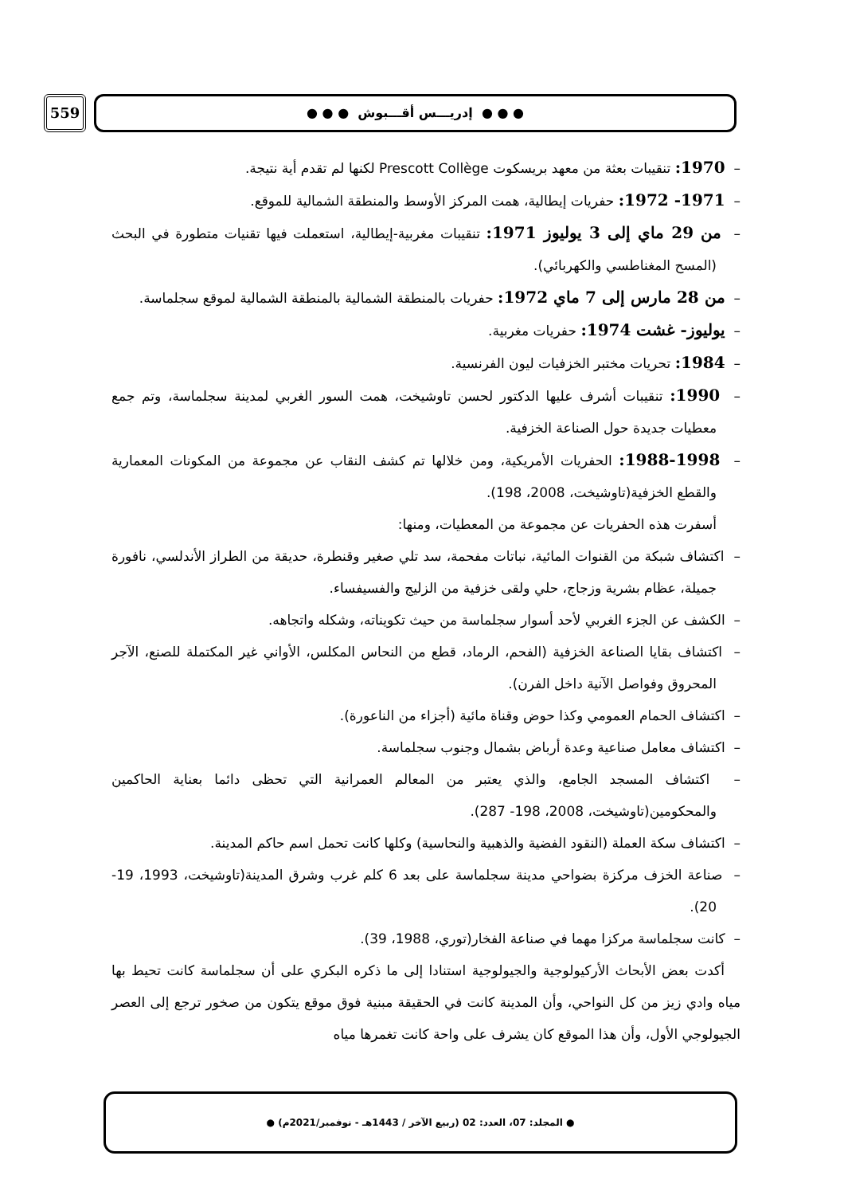559
● ● ● إدريـــس أقـــبوش ● ● ●
– 1970: تنقيبات بعثة من معهد بريسكوت Prescott Collège لكنها لم تقدم أية نتيجة.
– 1971- 1972: حفريات إيطالية، همت المركز الأوسط والمنطقة الشمالية للموقع.
– من 29 ماي إلى 3 يوليوز 1971: تنقيبات مغربية-إيطالية، استعملت فيها تقنيات متطورة في البحث (المسح المغناطسي والكهربائي).
– من 28 مارس إلى 7 ماي 1972: حفريات بالمنطقة الشمالية بالمنطقة الشمالية لموقع سجلماسة.
– يوليوز- غشت 1974: حفريات مغربية.
– 1984: تحريات مختبر الخزفيات ليون الفرنسية.
– 1990: تنقيبات أشرف عليها الدكتور لحسن تاوشيخت، همت السور الغربي لمدينة سجلماسة، وتم جمع معطيات جديدة حول الصناعة الخزفية.
– 1988-1998: الحفريات الأمريكية، ومن خلالها تم كشف النقاب عن مجموعة من المكونات المعمارية والقطع الخزفية(تاوشيخت، 2008، 198).
أسفرت هذه الحفريات عن مجموعة من المعطيات، ومنها:
– اكتشاف شبكة من القنوات المائية، نباتات مفحمة، سد تلي صغير وقنطرة، حديقة من الطراز الأندلسي، نافورة جميلة، عظام بشرية وزجاج، حلي ولقى خزفية من الزليج والفسيفساء.
– الكشف عن الجزء الغربي لأحد أسوار سجلماسة من حيث تكويناته، وشكله واتجاهه.
– اكتشاف بقايا الصناعة الخزفية (الفحم، الرماد، قطع من النحاس المكلس، الأواني غير المكتملة للصنع، الآجر المحروق وفواصل الآنية داخل الفرن).
– اكتشاف الحمام العمومي وكذا حوض وقناة مائية (أجزاء من الناعورة).
– اكتشاف معامل صناعية وعدة أرباض بشمال وجنوب سجلماسة.
– اكتشاف المسجد الجامع، والذي يعتبر من المعالم العمرانية التي تحظى دائما بعناية الحاكمين والمحكومين(تاوشيخت، 2008، 198- 287).
– اكتشاف سكة العملة (النقود الفضية والذهبية والنحاسية) وكلها كانت تحمل اسم حاكم المدينة.
– صناعة الخزف مركزة بضواحي مدينة سجلماسة على بعد 6 كلم غرب وشرق المدينة(تاوشيخت، 1993، 19- 20).
– كانت سجلماسة مركزا مهما في صناعة الفخار(توري، 1988، 39).
أكدت بعض الأبحاث الأركيولوجية والجيولوجية استنادا إلى ما ذكره البكري على أن سجلماسة كانت تحيط بها مياه وادي زيز من كل النواحي، وأن المدينة كانت في الحقيقة مبنية فوق موقع يتكون من صخور ترجع إلى العصر الجيولوجي الأول، وأن هذا الموقع كان يشرف على واحة كانت تغمرها مياه
● المجلد: 07، العدد: 02 (ربيع الآخر / 1443هـ - نوفمبر/2021م) ●